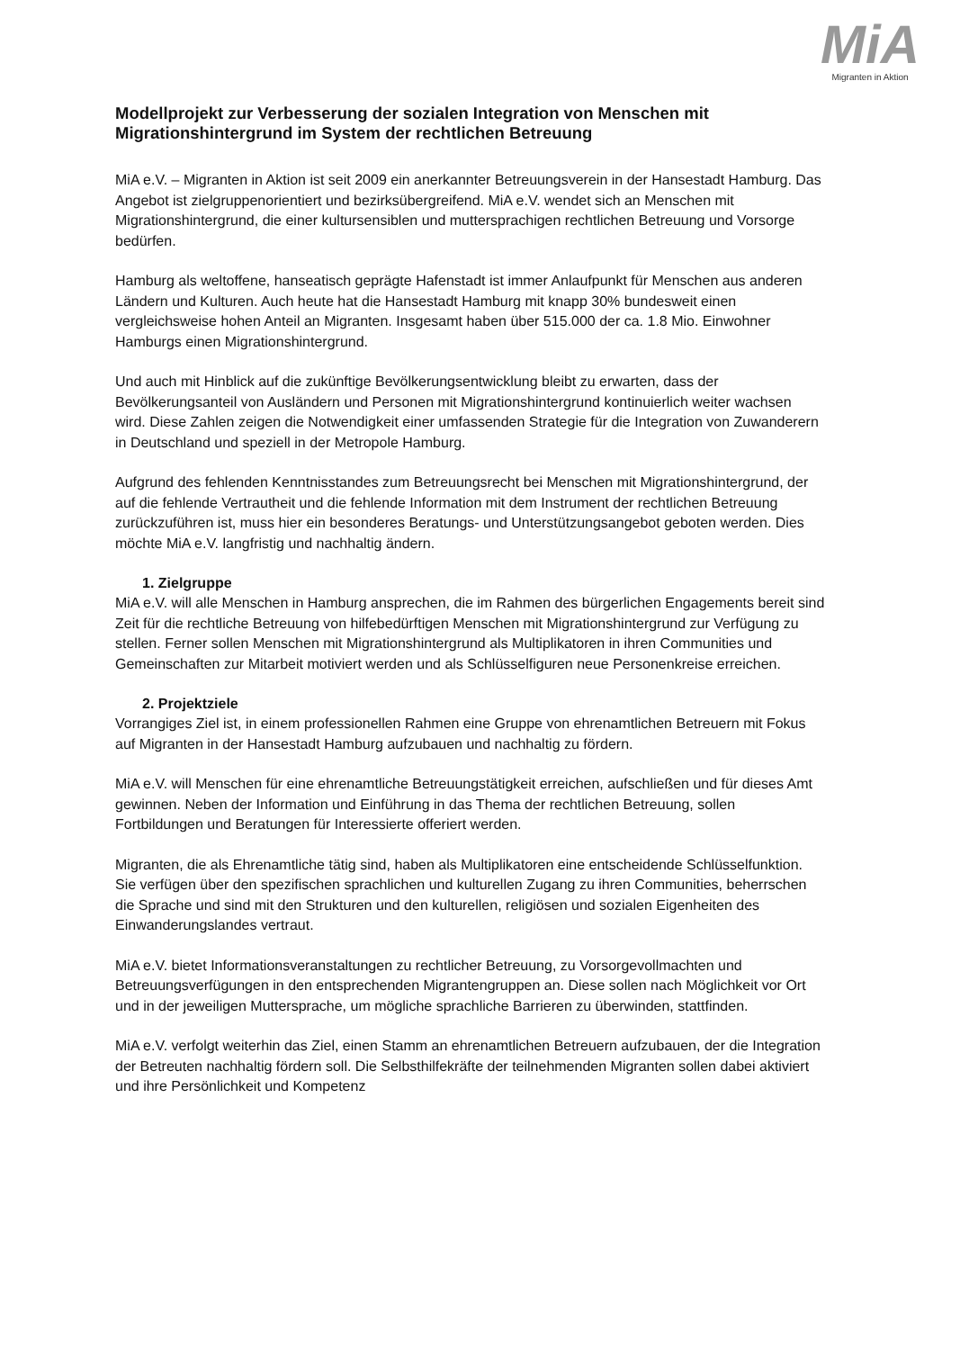MiA
Migranten in Aktion
Modellprojekt zur Verbesserung der sozialen Integration von Menschen mit Migrationshintergrund im System der rechtlichen Betreuung
MiA e.V. – Migranten in Aktion ist seit 2009 ein anerkannter Betreuungsverein in der Hansestadt Hamburg. Das Angebot ist zielgruppenorientiert und bezirksübergreifend. MiA e.V. wendet sich an Menschen mit Migrationshintergrund, die einer kultursensiblen und muttersprachigen rechtlichen Betreuung und Vorsorge bedürfen.
Hamburg als weltoffene, hanseatisch geprägte Hafenstadt ist immer Anlaufpunkt für Menschen aus anderen Ländern und Kulturen. Auch heute hat die Hansestadt Hamburg mit knapp 30% bundesweit einen vergleichsweise hohen Anteil an Migranten. Insgesamt haben über 515.000 der ca. 1.8 Mio. Einwohner Hamburgs einen Migrationshintergrund.
Und auch mit Hinblick auf die zukünftige Bevölkerungsentwicklung bleibt zu erwarten, dass der Bevölkerungsanteil von Ausländern und Personen mit Migrationshintergrund kontinuierlich weiter wachsen wird. Diese Zahlen zeigen die Notwendigkeit einer umfassenden Strategie für die Integration von Zuwanderern in Deutschland und speziell in der Metropole Hamburg.
Aufgrund des fehlenden Kenntnisstandes zum Betreuungsrecht bei Menschen mit Migrationshintergrund, der auf die fehlende Vertrautheit und die fehlende Information mit dem Instrument der rechtlichen Betreuung zurückzuführen ist, muss hier ein besonderes Beratungs- und Unterstützungsangebot geboten werden. Dies möchte MiA e.V. langfristig und nachhaltig ändern.
1. Zielgruppe
MiA e.V. will alle Menschen in Hamburg ansprechen, die im Rahmen des bürgerlichen Engagements bereit sind Zeit für die rechtliche Betreuung von hilfebedürftigen Menschen mit Migrationshintergrund zur Verfügung zu stellen. Ferner sollen Menschen mit Migrationshintergrund als Multiplikatoren in ihren Communities und Gemeinschaften zur Mitarbeit motiviert werden und als Schlüsselfiguren neue Personenkreise erreichen.
2. Projektziele
Vorrangiges Ziel ist, in einem professionellen Rahmen eine Gruppe von ehrenamtlichen Betreuern mit Fokus auf Migranten in der Hansestadt Hamburg aufzubauen und nachhaltig zu fördern.
MiA e.V. will Menschen für eine ehrenamtliche Betreuungstätigkeit erreichen, aufschließen und für dieses Amt gewinnen. Neben der Information und Einführung in das Thema der rechtlichen Betreuung, sollen Fortbildungen und Beratungen für Interessierte offeriert werden.
Migranten, die als Ehrenamtliche tätig sind, haben als Multiplikatoren eine entscheidende Schlüsselfunktion. Sie verfügen über den spezifischen sprachlichen und kulturellen Zugang zu ihren Communities, beherrschen die Sprache und sind mit den Strukturen und den kulturellen, religiösen und sozialen Eigenheiten des Einwanderungslandes vertraut.
MiA e.V. bietet Informationsveranstaltungen zu rechtlicher Betreuung, zu Vorsorgevollmachten und Betreuungsverfügungen in den entsprechenden Migrantengruppen an. Diese sollen nach Möglichkeit vor Ort und in der jeweiligen Muttersprache, um mögliche sprachliche Barrieren zu überwinden, stattfinden.
MiA e.V. verfolgt weiterhin das Ziel, einen Stamm an ehrenamtlichen Betreuern aufzubauen, der die Integration der Betreuten nachhaltig fördern soll. Die Selbsthilfekräfte der teilnehmenden Migranten sollen dabei aktiviert und ihre Persönlichkeit und Kompetenz